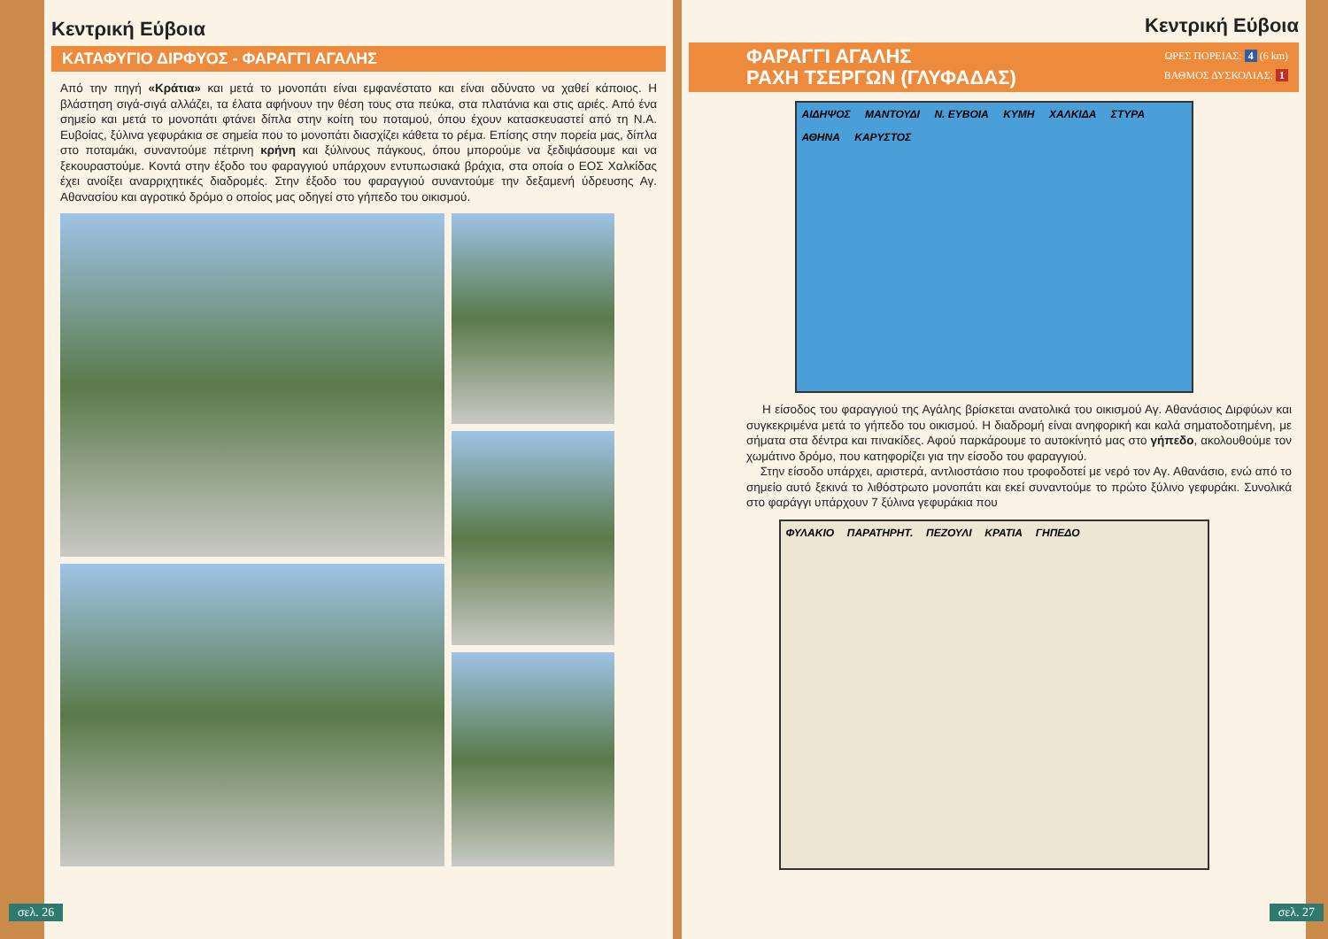Κεντρική Εύβοια
ΚΑΤΑΦΥΓΙΟ ΔΙΡΦΥΟΣ - ΦΑΡΑΓΓΙ ΑΓΑΛΗΣ
Από την πηγή «Κράτια» και μετά το μονοπάτι είναι εμφανέστατο και είναι αδύνατο να χαθεί κάποιος. Η βλάστηση σιγά-σιγά αλλάζει, τα έλατα αφήνουν την θέση τους στα πεύκα, στα πλατάνια και στις αριές. Από ένα σημείο και μετά το μονοπάτι φτάνει δίπλα στην κοίτη του ποταμού, όπου έχουν κατασκευαστεί από τη Ν.Α. Ευβοίας, ξύλινα γεφυράκια σε σημεία που το μονοπάτι διασχίζει κάθετα το ρέμα. Επίσης στην πορεία μας, δίπλα στο ποταμάκι, συναντούμε πέτρινη κρήνη και ξύλινους πάγκους, όπου μπορούμε να ξεδιψάσουμε και να ξεκουραστούμε. Κοντά στην έξοδο του φαραγγιού υπάρχουν εντυπωσιακά βράχια, στα οποία ο ΕΟΣ Χαλκίδας έχει ανοίξει αναρριχητικές διαδρομές. Στην έξοδο του φαραγγιού συναντούμε την δεξαμενή ύδρευσης Αγ. Αθανασίου και αγροτικό δρόμο ο οποίος μας οδηγεί στο γήπεδο του οικισμού.
σελ. 26
Κεντρική Εύβοια
ΦΑΡΑΓΓΙ ΑΓΑΛΗΣ
ΡΑΧΗ ΤΣΕΡΓΩΝ (ΓΛΥΦΑΔΑΣ)
ΩΡΕΣ ΠΟΡΕΙΑΣ: 4 (6 km)
ΒΑΘΜΟΣ ΔΥΣΚΟΛΙΑΣ: 1
ΑΙΔΗΨΟΣ ΜΑΝΤΟΥΔΙ Ν. ΕΥΒΟΙΑ ΚΥΜΗ ΧΑΛΚΙΔΑ ΣΤΥΡΑ ΑΘΗΝΑ ΚΑΡΥΣΤΟΣ
Η είσοδος του φαραγγιού της Αγάλης βρίσκεται ανατολικά του οικισμού Αγ. Αθανάσιος Διρφύων και συγκεκριμένα μετά το γήπεδο του οικισμού. Η διαδρομή είναι ανηφορική και καλά σηματοδοτημένη, με σήματα στα δέντρα και πινακίδες. Αφού παρκάρουμε το αυτοκίνητό μας στο γήπεδο, ακολουθούμε τον χωμάτινο δρόμο, που κατηφορίζει για την είσοδο του φαραγγιού.
Στην είσοδο υπάρχει, αριστερά, αντλιοστάσιο που τροφοδοτεί με νερό τον Αγ. Αθανάσιο, ενώ από το σημείο αυτό ξεκινά το λιθόστρωτο μονοπάτι και εκεί συναντούμε το πρώτο ξύλινο γεφυράκι. Συνολικά στο φαράγγι υπάρχουν 7 ξύλινα γεφυράκια που
ΦΥΛΑΚΙΟ ΠΑΡΑΤΗΡΗΤ. ΠΕΖΟΥΛΙ ΚΡΑΤΙΑ ΓΗΠΕΔΟ
σελ. 27